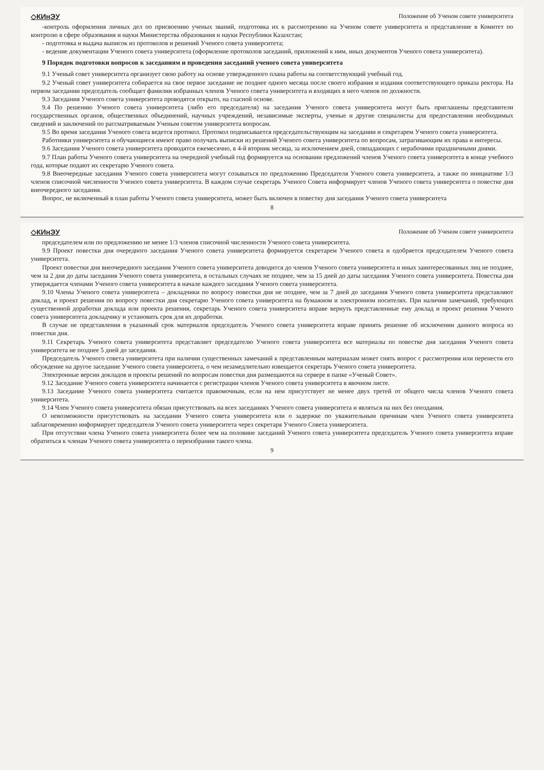◇КИнЭУ Положение об Ученом совете университета
-контроль оформления личных дел по присвоению ученых званий, подготовка их к рассмотрению на Ученом совете университета и представление в Комитет по контролю в сфере образования и науки Министерства образования и науки Республики Казахстан;
- подготовка и выдача выписок из протоколов и решений Ученого совета университета;
- ведение документации Ученого совета университета (оформление протоколов заседаний, приложений к ним, иных документов Ученого совета университета).
9 Порядок подготовки вопросов к заседаниям и проведения заседаний ученого совета университета
9.1 Ученый совет университета организует свою работу на основе утвержденного плана работы на соответствующий учебный год.
9.2 Ученый совет университета собирается на свое первое заседание не позднее одного месяца после своего избрания и издания соответствующего приказа ректора. На первом заседании председатель сообщает фамилии избранных членов Ученого совета университета и входящих в него членов по должности.
9.3 Заседания Ученого совета университета проводятся открыто, на гласной основе.
9.4 По решению Ученого совета университета (либо его председателя) на заседания Ученого совета университета могут быть приглашены представители государственных органов, общественных объединений, научных учреждений, независимые эксперты, ученые и другие специалисты для предоставления необходимых сведений и заключений по рассматриваемым Ученым советом университета вопросам.
9.5 Во время заседания Ученого совета ведется протокол. Протокол подписывается председательствующим на заседании и секретарем Ученого совета университета.
Работники университета и обучающиеся имеют право получать выписки из решений Ученого совета университета по вопросам, затрагивающим их права и интересы.
9.6 Заседания Ученого совета университета проводятся ежемесячно, в 4-й вторник месяца, за исключением дней, совпадающих с нерабочими праздничными днями.
9.7 План работы Ученого совета университета на очередной учебный год формируется на основании предложений членов Ученого совета университета в конце учебного года, которые подают их секретарю Ученого совета.
9.8 Внеочередные заседания Ученого совета университета могут созываться по предложению Председателя Ученого совета университета, а также по инициативе 1/3 членов списочной численности Ученого совета университета. В каждом случае секретарь Ученого Совета информирует членов Ученого совета университета о повестке дня внеочередного заседания.
Вопрос, не включенный в план работы Ученого совета университета, может быть включен в повестку дня заседания Ученого совета университета
8
◇КИнЭУ Положение об Ученом совете университета
председателем или по предложению не менее 1/3 членов списочной численности Ученого совета университета.
9.9 Проект повестки дня очередного заседания Ученого совета университета формируется секретарем Ученого совета и одобряется председателем Ученого совета университета.
Проект повестки дня внеочередного заседания Ученого совета университета доводится до членов Ученого совета университета и иных заинтересованных лиц не позднее, чем за 2 дня до даты заседания Ученого совета университета, в остальных случаях не позднее, чем за 15 дней до даты заседания Ученого совета университета. Повестка дня утверждается членами Ученого совета университета в начале каждого заседания Ученого совета университета.
9.10 Члены Ученого совета университета – докладчики по вопросу повестки дня не позднее, чем за 7 дней до заседания Ученого совета университета представляют доклад, и проект решения по вопросу повестки дня секретарю Ученого совета университета на бумажном и электронном носителях. При наличии замечаний, требующих существенной доработки доклада или проекта решения, секретарь Ученого совета университета вправе вернуть представленные ему доклад и проект решения Ученого совета университета докладчику и установить срок для их доработки.
В случае не представления в указанный срок материалов председатель Ученого совета университета вправе принять решение об исключении данного вопроса из повестки дня.
9.11 Секретарь Ученого совета университета представляет председателю Ученого совета университета все материалы по повестке дня заседания Ученого совета университета не позднее 5 дней до заседания.
Председатель Ученого совета университета при наличии существенных замечаний к представленным материалам может снять вопрос с рассмотрения или перенести его обсуждение на другое заседание Ученого совета университета, о чем незамедлительно извещается секретарь Ученого совета университета.
Электронные версии докладов и проекты решений по вопросам повестки дня размещаются на сервере в папке «Ученый Совет».
9.12 Заседание Ученого совета университета начинается с регистрации членов Ученого совета университета в явочном листе.
9.13 Заседание Ученого совета университета считается правомочным, если на нем присутствует не менее двух третей от общего числа членов Ученого совета университета.
9.14 Член Ученого совета университета обязан присутствовать на всех заседаниях Ученого совета университета и являться на них без опоздания.
О невозможности присутствовать на заседании Ученого совета университета или о задержке по уважительным причинам член Ученого совета университета заблаговременно информирует председателя Ученого совета университета через секретаря Ученого Совета университета.
При отсутствии члена Ученого совета университета более чем на половине заседаний Ученого совета университета председатель Ученого совета университета вправе обратиться к членам Ученого совета университета о переизбрании такого члена.
9